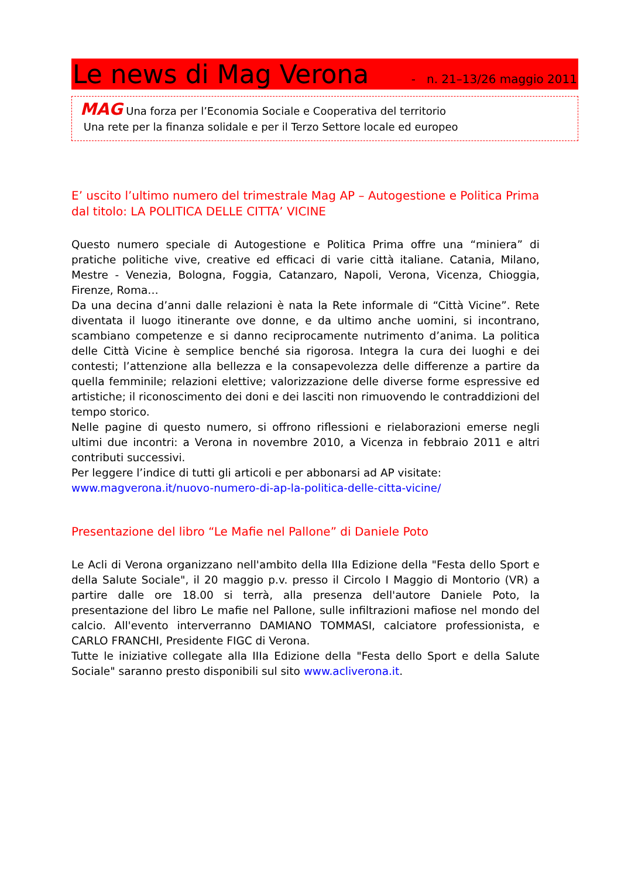Le news di Mag Verona - n. 21–13/26 maggio 2011
MAG Una forza per l’Economia Sociale e Cooperativa del territorio
Una rete per la finanza solidale e per il Terzo Settore locale ed europeo
E’ uscito l’ultimo numero del trimestrale Mag AP – Autogestione e Politica Prima dal titolo: LA POLITICA DELLE CITTA’ VICINE
Questo numero speciale di Autogestione e Politica Prima offre una “miniera” di pratiche politiche vive, creative ed efficaci di varie città italiane. Catania, Milano, Mestre - Venezia, Bologna, Foggia, Catanzaro, Napoli, Verona, Vicenza, Chioggia, Firenze, Roma…
Da una decina d’anni dalle relazioni è nata la Rete informale di “Città Vicine”. Rete diventata il luogo itinerante ove donne, e da ultimo anche uomini, si incontrano, scambiano competenze e si danno reciprocamente nutrimento d’anima. La politica delle Città Vicine è semplice benché sia rigorosa. Integra la cura dei luoghi e dei contesti; l’attenzione alla bellezza e la consapevolezza delle differenze a partire da quella femminile; relazioni elettive; valorizzazione delle diverse forme espressive ed artistiche; il riconoscimento dei doni e dei lasciti non rimuovendo le contraddizioni del tempo storico.
Nelle pagine di questo numero, si offrono riflessioni e rielaborazioni emerse negli ultimi due incontri: a Verona in novembre 2010, a Vicenza in febbraio 2011 e altri contributi successivi.
Per leggere l’indice di tutti gli articoli e per abbonarsi ad AP visitate:
www.magverona.it/nuovo-numero-di-ap-la-politica-delle-citta-vicine/
Presentazione del libro “Le Mafie nel Pallone” di Daniele Poto
Le Acli di Verona organizzano nell'ambito della IIIa Edizione della "Festa dello Sport e della Salute Sociale", il 20 maggio p.v. presso il Circolo I Maggio di Montorio (VR) a partire dalle ore 18.00 si terrà, alla presenza dell'autore Daniele Poto, la presentazione del libro Le mafie nel Pallone, sulle infiltrazioni mafiose nel mondo del calcio. All'evento interverranno DAMIANO TOMMASI, calciatore professionista, e CARLO FRANCHI, Presidente FIGC di Verona.
Tutte le iniziative collegate alla IIIa Edizione della "Festa dello Sport e della Salute Sociale" saranno presto disponibili sul sito www.acliverona.it.